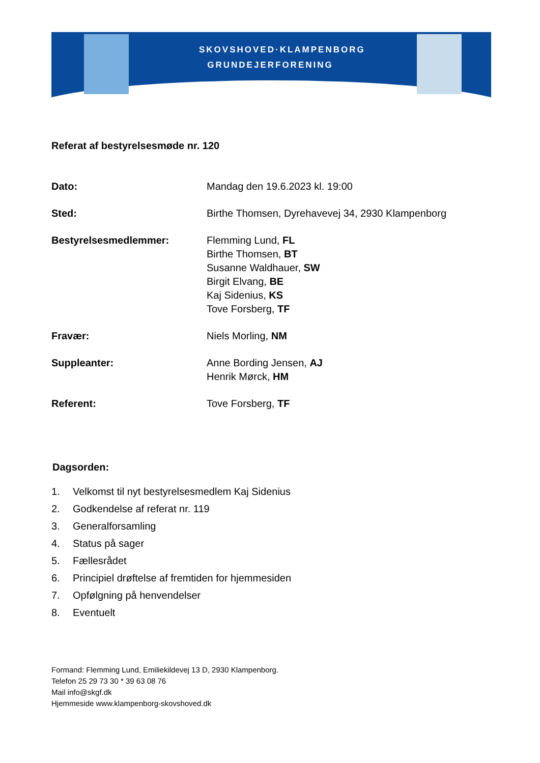SKOVSHOVED·KLAMPENBORG
GRUNDEJERFORENING
Referat af bestyrelsesmøde nr. 120
Dato: Mandag den 19.6.2023 kl. 19:00
Sted: Birthe Thomsen, Dyrehavevej 34, 2930 Klampenborg
Bestyrelsesmedlemmer: Flemming Lund, FL
Birthe Thomsen, BT
Susanne Waldhauer, SW
Birgit Elvang, BE
Kaj Sidenius, KS
Tove Forsberg, TF
Fravær: Niels Morling, NM
Suppleanter: Anne Bording Jensen, AJ
Henrik Mørck, HM
Referent: Tove Forsberg, TF
Dagsorden:
1. Velkomst til nyt bestyrelsesmedlem Kaj Sidenius
2. Godkendelse af referat nr. 119
3. Generalforsamling
4. Status på sager
5. Fællesrådet
6. Principiel drøftelse af fremtiden for hjemmesiden
7. Opfølgning på henvendelser
8. Eventuelt
Formand: Flemming Lund, Emiliekildevej 13 D, 2930 Klampenborg.
Telefon 25 29 73 30 * 39 63 08 76
Mail info@skgf.dk
Hjemmeside www.klampenborg-skovshoved.dk